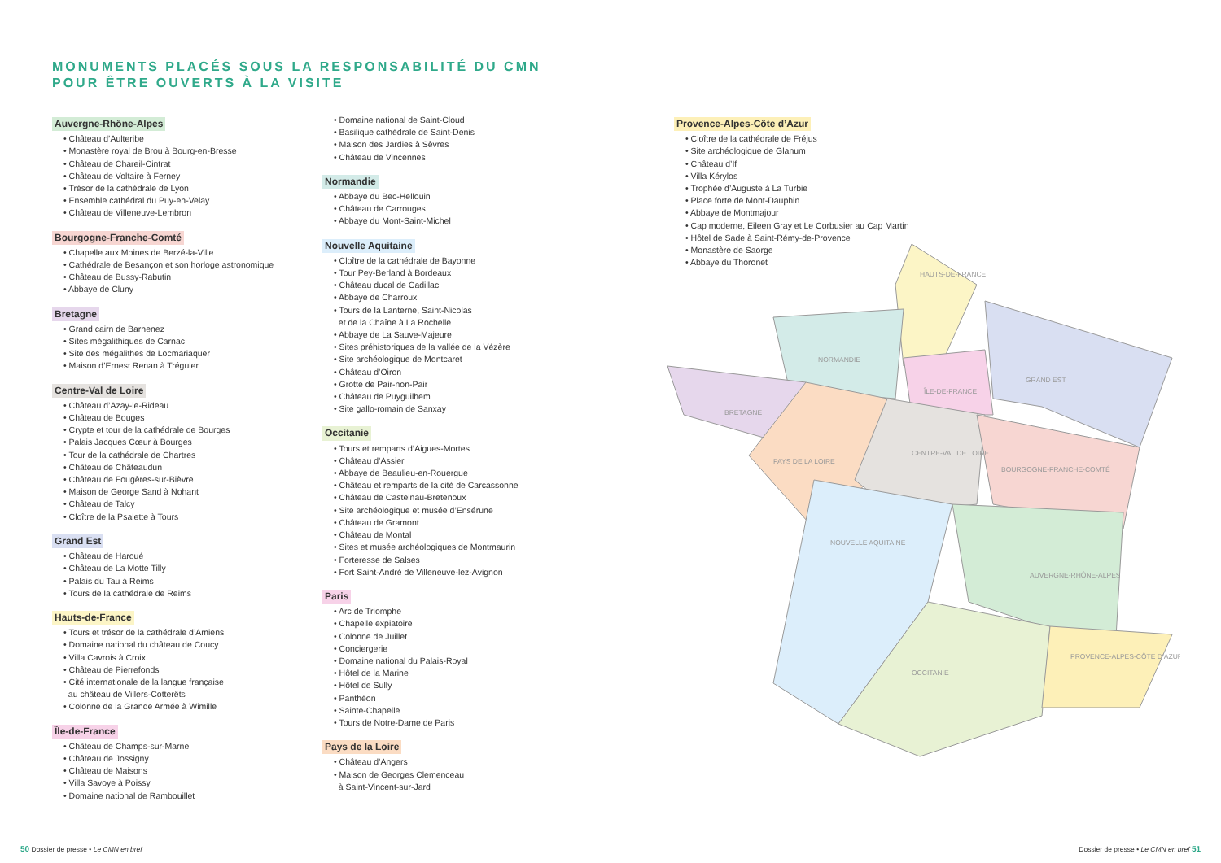MONUMENTS PLACÉS SOUS LA RESPONSABILITÉ DU CMN
POUR ÊTRE OUVERTS À LA VISITE
Auvergne-Rhône-Alpes
• Château d’Aulteribe
• Monastère royal de Brou à Bourg-en-Bresse
• Château de Chareil-Cintrat
• Château de Voltaire à Ferney
• Trésor de la cathédrale de Lyon
• Ensemble cathédral du Puy-en-Velay
• Château de Villeneuve-Lembron
Bourgogne-Franche-Comté
• Chapelle aux Moines de Berzé-la-Ville
• Cathédrale de Besançon et son horloge astronomique
• Château de Bussy-Rabutin
• Abbaye de Cluny
Bretagne
• Grand cairn de Barnenez
• Sites mégalithiques de Carnac
• Site des mégalithes de Locmariaquer
• Maison d’Ernest Renan à Tréguier
Centre-Val de Loire
• Château d’Azay-le-Rideau
• Château de Bouges
• Crypte et tour de la cathédrale de Bourges
• Palais Jacques Cœur à Bourges
• Tour de la cathédrale de Chartres
• Château de Châteaudun
• Château de Fougères-sur-Bièvre
• Maison de George Sand à Nohant
• Château de Talcy
• Cloître de la Psalette à Tours
Grand Est
• Château de Haroué
• Château de La Motte Tilly
• Palais du Tau à Reims
• Tours de la cathédrale de Reims
Hauts-de-France
• Tours et trésor de la cathédrale d’Amiens
• Domaine national du château de Coucy
• Villa Cavrois à Croix
• Château de Pierrefonds
• Cité internationale de la langue française
au château de Villers-Cotterêts
• Colonne de la Grande Armée à Wimille
Île-de-France
• Château de Champs-sur-Marne
• Château de Jossigny
• Château de Maisons
• Villa Savoye à Poissy
• Domaine national de Rambouillet
• Domaine national de Saint-Cloud
• Basilique cathédrale de Saint-Denis
• Maison des Jardies à Sèvres
• Château de Vincennes
Normandie
• Abbaye du Bec-Hellouin
• Château de Carrouges
• Abbaye du Mont-Saint-Michel
Nouvelle Aquitaine
• Cloître de la cathédrale de Bayonne
• Tour Pey-Berland à Bordeaux
• Château ducal de Cadillac
• Abbaye de Charroux
• Tours de la Lanterne, Saint-Nicolas
et de la Chaîne à La Rochelle
• Abbaye de La Sauve-Majeure
• Sites préhistoriques de la vallée de la Vézère
• Site archéologique de Montcaret
• Château d’Oiron
• Grotte de Pair-non-Pair
• Château de Puyguilhem
• Site gallo-romain de Sanxay
Occitanie
• Tours et remparts d’Aigues-Mortes
• Château d’Assier
• Abbaye de Beaulieu-en-Rouergue
• Château et remparts de la cité de Carcassonne
• Château de Castelnau-Bretenoux
• Site archéologique et musée d’Ensérune
• Château de Gramont
• Château de Montal
• Sites et musée archéologiques de Montmaurin
• Forteresse de Salses
• Fort Saint-André de Villeneuve-lez-Avignon
Paris
• Arc de Triomphe
• Chapelle expiatoire
• Colonne de Juillet
• Conciergerie
• Domaine national du Palais-Royal
• Hôtel de la Marine
• Hôtel de Sully
• Panthéon
• Sainte-Chapelle
• Tours de Notre-Dame de Paris
Pays de la Loire
• Château d’Angers
• Maison de Georges Clemenceau
à Saint-Vincent-sur-Jard
Provence-Alpes-Côte d’Azur
• Cloître de la cathédrale de Fréjus
• Site archéologique de Glanum
• Château d’If
• Villa Kérylos
• Trophée d’Auguste à La Turbie
• Place forte de Mont-Dauphin
• Abbaye de Montmajour
• Cap moderne, Eileen Gray et Le Corbusier au Cap Martin
• Hôtel de Sade à Saint-Rémy-de-Provence
• Monastère de Saorge
• Abbaye du Thoronet
HAUTS-DE-FRANCE
NORMANDIE
ÎLE-DE-FRANCE
GRAND EST
BRETAGNE
PAYS DE LA LOIRE
CENTRE-VAL DE LOIRE
BOURGOGNE-FRANCHE-COMTÉ
NOUVELLE AQUITAINE
AUVERGNE-RHÔNE-ALPES
OCCITANIE
PROVENCE-ALPES-CÔTE D’AZUR
50 Dossier de presse • Le CMN en bref
Dossier de presse • Le CMN en bref 51